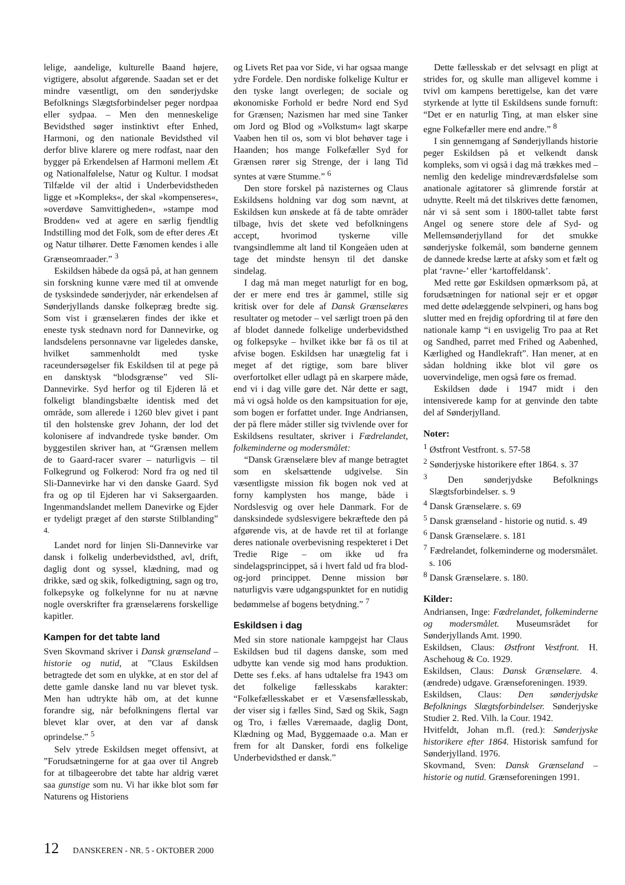lelige, aandelige, kulturelle Baand højere, vigtigere, absolut afgørende. Saadan set er det mindre væsentligt, om den sønderjydske Befolknings Slægtsforbindelser peger nordpaa eller sydpaa. – Men den menneskelige Bevidsthed søger instinktivt efter Enhed, Harmoni, og den nationale Bevidsthed vil derfor blive klarere og mere rodfast, naar den bygger på Erkendelsen af Harmoni mellem Æt og Nationalfølelse, Natur og Kultur. I modsat Tilfælde vil der altid i Underbevidstheden ligge et »Kompleks«, der skal »kompenseres«, »overdøve Samvittigheden«, »stampe mod Brodden« ved at agere en særlig fjendtlig Indstilling mod det Folk, som de efter deres Æt og Natur tilhører. Dette Fænomen kendes i alle Grænseomraader.” <sup>3</sup>
Eskildsen håbede da også på, at han gennem sin forskning kunne være med til at omvende de tysksindede sønderjyder, når erkendelsen af Sønderjyllands danske folkepræg bredte sig. Som vist i grænselæren findes der ikke et eneste tysk stednavn nord for Dannevirke, og landsdelens personnavne var ligeledes danske, hvilket sammenholdt med tyske raceundersøgelser fik Eskildsen til at pege på en dansktysk “blodsgrænse” ved Sli-Dannevirke. Syd herfor og til Ejderen lå et folkeligt blandingsbælte identisk med det område, som allerede i 1260 blev givet i pant til den holstenske grev Johann, der lod det kolonisere af indvandrede tyske bønder. Om byggestilen skriver han, at “Grænsen mellem de to Gaard-racer svarer – naturligvis – til Folkegrund og Folkerod: Nord fra og ned til Sli-Dannevirke har vi den danske Gaard. Syd fra og op til Ejderen har vi Saksergaarden. Ingenmandslandet mellem Danevirke og Ejder er tydeligt præget af den største Stilblanding” <sup>4.</sup>
Landet nord for linjen Sli-Dannevirke var dansk i folkelig underbevidsthed, avl, drift, daglig dont og syssel, klædning, mad og drikke, sæd og skik, folkedigtning, sagn og tro, folkepsyke og folkelynne for nu at nævne nogle overskrifter fra grænselærens forskellige kapitler.
Kampen for det tabte land
Sven Skovmand skriver i Dansk grænseland – historie og nutid, at ”Claus Eskildsen betragtede det som en ulykke, at en stor del af dette gamle danske land nu var blevet tysk. Men han udtrykte håb om, at det kunne forandre sig, når befolkningens flertal var blevet klar over, at den var af dansk oprindelse.” <sup>5</sup>
Selv ytrede Eskildsen meget offensivt, at ”Forudsætningerne for at gaa over til Angreb for at tilbageerobre det tabte har aldrig været saa gunstige som nu. Vi har ikke blot som før Naturens og Historiens
og Livets Ret paa vor Side, vi har ogsaa mange ydre Fordele. Den nordiske folkelige Kultur er den tyske langt overlegen; de sociale og økonomiske Forhold er bedre Nord end Syd for Grænsen; Nazismen har med sine Tanker om Jord og Blod og »Volkstum« lagt skarpe Vaaben hen til os, som vi blot behøver tage i Haanden; hos mange Folkefæller Syd for Grænsen rører sig Strenge, der i lang Tid syntes at være Stumme.” <sup>6</sup>
Den store forskel på nazisternes og Claus Eskildsens holdning var dog som nævnt, at Eskildsen kun ønskede at få de tabte områder tilbage, hvis det skete ved befolkningens accept, hvorimod tyskerne ville tvangsindlemme alt land til Kongeåen uden at tage det mindste hensyn til det danske sindelag.
I dag må man meget naturligt for en bog, der er mere end tres år gammel, stille sig kritisk over for dele af Dansk Grænselæres resultater og metoder – vel særligt troen på den af blodet dannede folkelige underbevidsthed og folkepsyke – hvilket ikke bør få os til at afvise bogen. Eskildsen har unægtelig fat i meget af det rigtige, som bare bliver overfortolket eller udlagt på en skarpere måde, end vi i dag ville gøre det. Når dette er sagt, må vi også holde os den kampsituation for øje, som bogen er forfattet under. Inge Andriansen, der på flere måder stiller sig tvivlende over for Eskildsens resultater, skriver i Fædrelandet, folkeminderne og modersmålet:
“Dansk Grænselære blev af mange betragtet som en skelsættende udgivelse. Sin væsentligste mission fik bogen nok ved at forny kamplysten hos mange, både i Nordslesvig og over hele Danmark. For de dansksindede sydslesvigere bekræftede den på afgørende vis, at de havde ret til at forlange deres nationale overbevisning respekteret i Det Tredie Rige – om ikke ud fra sindelagsprincippet, så i hvert fald ud fra blod-og-jord princippet. Denne mission bør naturligvis være udgangspunktet for en nutidig bedømmelse af bogens betydning.” <sup>7</sup>
Eskildsen i dag
Med sin store nationale kampgejst har Claus Eskildsen bud til dagens danske, som med udbytte kan vende sig mod hans produktion. Dette ses f.eks. af hans udtalelse fra 1943 om det folkelige fællesskabs karakter: “Folkefællesskabet er et Væsensfællesskab, der viser sig i fælles Sind, Sæd og Skik, Sagn og Tro, i fælles Væremaade, daglig Dont, Klædning og Mad, Byggemaade o.a. Man er frem for alt Dansker, fordi ens folkelige Underbevidsthed er dansk.”
Dette fællesskab er det selvsagt en pligt at strides for, og skulle man alligevel komme i tvivl om kampens berettigelse, kan det være styrkende at lytte til Eskildsens sunde fornuft: “Det er en naturlig Ting, at man elsker sine egne Folkefæller mere end andre.” <sup>8</sup>
I sin gennemgang af Sønderjyllands historie peger Eskildsen på et velkendt dansk kompleks, som vi også i dag må trækkes med – nemlig den kedelige mindreværdsfølelse som anationale agitatorer så glimrende forstår at udnytte. Reelt må det tilskrives dette fænomen, når vi så sent som i 1800-tallet tabte først Angel og senere store dele af Syd- og Mellemsønderjylland for det smukke sønderjyske folkemål, som bønderne gennem de dannede kredse lærte at afsky som et fælt og plat ‘ravne-’ eller ‘kartoffeldansk’.
Med rette gør Eskildsen opmærksom på, at forudsætningen for national sejr er et opgør med dette ødelæggende selvpineri, og hans bog slutter med en frejdig opfordring til at føre den nationale kamp “i en usvigelig Tro paa at Ret og Sandhed, parret med Frihed og Aabenhed, Kærlighed og Handlekraft”. Han mener, at en sådan holdning ikke blot vil gøre os uovervindelige, men også føre os fremad.
Eskildsen døde i 1947 midt i den intensiverede kamp for at genvinde den tabte del af Sønderjylland.
Noter:
<sup>1</sup> Østfront Vestfront. s. 57-58
<sup>2</sup> Sønderjyske historikere efter 1864. s. 37
<sup>3</sup> Den sønderjydske Befolknings Slægtsforbindelser. s. 9
<sup>4</sup> Dansk Grænselære. s. 69
<sup>5</sup> Dansk grænseland - historie og nutid. s. 49
<sup>6</sup> Dansk Grænselære. s. 181
<sup>7</sup> Fædrelandet, folkeminderne og modersmålet. s. 106
<sup>8</sup> Dansk Grænselære. s. 180.
Kilder:
Andriansen, Inge: Fædrelandet, folkeminderne og modersmålet. Museumsrådet for Sønderjyllands Amt. 1990.
Eskildsen, Claus: Østfront Vestfront. H. Aschehoug & Co. 1929.
Eskildsen, Claus: Dansk Grænselære. 4. (ændrede) udgave. Grænseforeningen. 1939.
Eskildsen, Claus: Den sønderjydske Befolknings Slægtsforbindelser. Sønderjyske Studier 2. Red. Vilh. la Cour. 1942.
Hvitfeldt, Johan m.fl. (red.): Sønderjyske historikere efter 1864. Historisk samfund for Sønderjylland. 1976.
Skovmand, Sven: Dansk Grænseland – historie og nutid. Grænseforeningen 1991.
12 DANSKEREN - NR. 5 - OKTOBER 2000